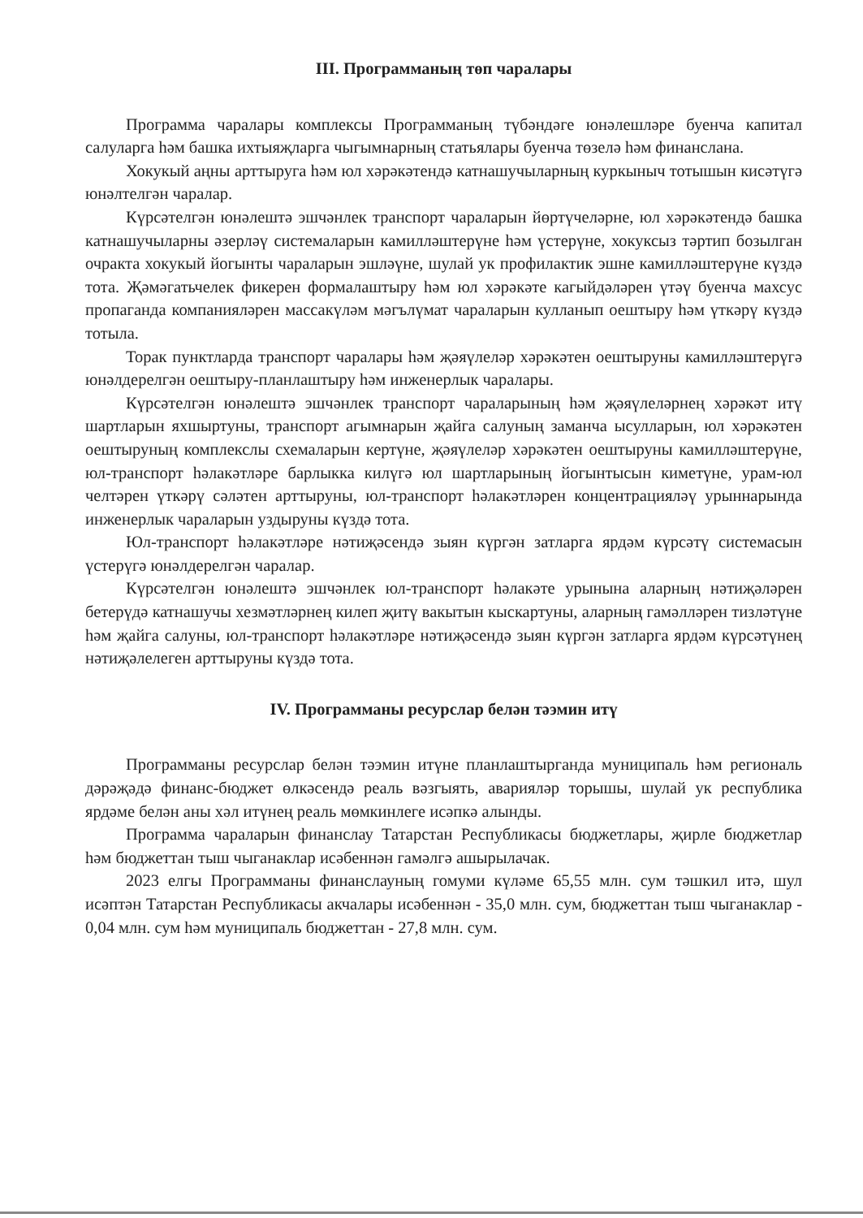III. Программаның төп чаралары
Программа чаралары комплексы Программаның түбәндәге юнәлешләре буенча капитал салуларга һәм башка ихтыяҗларга чыгымнарның статьялары буенча төзелә һәм финанслана.
Хокукый аңны арттыруга һәм юл хәрәкәтендә катнашучыларның куркыныч тотышын кисәтүгә юнәлтелгән чаралар.
Күрсәтелгән юнәлештә эшчәнлек транспорт чараларын йөртүчеләрне, юл хәрәкәтендә башка катнашучыларны әзерләү системаларын камилләштерүне һәм үстерүне, хокуксыз тәртип бозылган очракта хокукый йогынты чараларын эшләүне, шулай ук профилактик эшне камилләштерүне күздә тота. Җәмәгатьчелек фикерен формалаштыру һәм юл хәрәкәте кагыйдәләрен үтәү буенча махсус пропаганда компанияләрен массакүләм мәгълүмат чараларын кулланып оештыру һәм үткәрү күздә тотыла.
Торак пунктларда транспорт чаралары һәм җәяүлеләр хәрәкәтен оештыруны камилләштерүгә юнәлдерелгән оештыру-планлаштыру һәм инженерлык чаралары.
Күрсәтелгән юнәлештә эшчәнлек транспорт чараларының һәм җәяүлеләрнең хәрәкәт итү шартларын яхшыртуны, транспорт агымнарын җайга салуның заманча ысулларын, юл хәрәкәтен оештыруның комплекслы схемаларын кертүне, җәяүлеләр хәрәкәтен оештыруны камилләштерүне, юл-транспорт һәлакәтләре барлыкка килүгә юл шартларының йогынтысын киметүне, урам-юл челтәрен үткәрү сәләтен арттыруны, юл-транспорт һәлакәтләрен концентрацияләү урыннарында инженерлык чараларын уздыруны күздә тота.
Юл-транспорт һәлакәтләре нәтиҗәсендә зыян күргән затларга ярдәм күрсәтү системасын үстерүгә юнәлдерелгән чаралар.
Күрсәтелгән юнәлештә эшчәнлек юл-транспорт һәлакәте урынына аларның нәтиҗәләрен бетерүдә катнашучы хезмәтләрнең килеп җитү вакытын кыскартуны, аларның гамәлләрен тизләтүне һәм җайга салуны, юл-транспорт һәлакәтләре нәтиҗәсендә зыян күргән затларга ярдәм күрсәтүнең нәтиҗәлелеген арттыруны күздә тота.
IV. Программаны ресурслар белән тәэмин итү
Программаны ресурслар белән тәэмин итүне планлаштырганда муниципаль һәм региональ дәрәҗәдә финанс-бюджет өлкәсендә реаль вәзгыять, аварияләр торышы, шулай ук республика ярдәме белән аны хәл итүнең реаль мөмкинлеге исәпкә алынды.
Программа чараларын финанслау Татарстан Республикасы бюджетлары, җирле бюджетлар һәм бюджеттан тыш чыганаклар исәбеннән гамәлгә ашырылачак.
2023 елгы Программаны финанслауның гомуми күләме 65,55 млн. сум тәшкил итә, шул исәптән Татарстан Республикасы акчалары исәбеннән - 35,0 млн. сум, бюджеттан тыш чыганаклар - 0,04 млн. сум һәм муниципаль бюджеттан - 27,8 млн. сум.